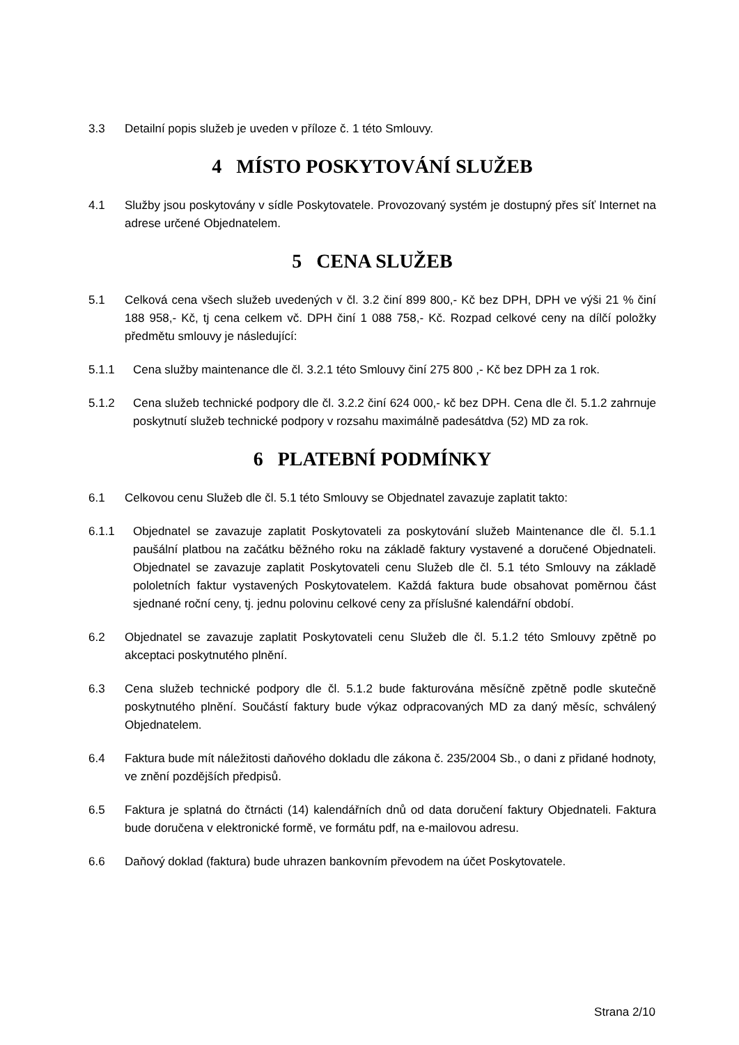3.3 Detailní popis služeb je uveden v příloze č. 1 této Smlouvy.
4 MÍSTO POSKYTOVÁNÍ SLUŽEB
4.1 Služby jsou poskytovány v sídle Poskytovatele. Provozovaný systém je dostupný přes síť Internet na adrese určené Objednatelem.
5 CENA SLUŽEB
5.1 Celková cena všech služeb uvedených v čl. 3.2 činí 899 800,- Kč bez DPH, DPH ve výši 21 % činí 188 958,- Kč, tj cena celkem vč. DPH činí 1 088 758,- Kč. Rozpad celkové ceny na dílčí položky předmětu smlouvy je následující:
5.1.1 Cena služby maintenance dle čl. 3.2.1 této Smlouvy činí 275 800 ,- Kč bez DPH za 1 rok.
5.1.2 Cena služeb technické podpory dle čl. 3.2.2 činí 624 000,- kč bez DPH. Cena dle čl. 5.1.2 zahrnuje poskytnutí služeb technické podpory v rozsahu maximálně padesátdva (52) MD za rok.
6 PLATEBNÍ PODMÍNKY
6.1 Celkovou cenu Služeb dle čl. 5.1 této Smlouvy se Objednatel zavazuje zaplatit takto:
6.1.1 Objednatel se zavazuje zaplatit Poskytovateli za poskytování služeb Maintenance dle čl. 5.1.1 paušální platbou na začátku běžného roku na základě faktury vystavené a doručené Objednateli. Objednatel se zavazuje zaplatit Poskytovateli cenu Služeb dle čl. 5.1 této Smlouvy na základě pololetních faktur vystavených Poskytovatelem. Každá faktura bude obsahovat poměrnou část sjednané roční ceny, tj. jednu polovinu celkové ceny za příslušné kalendářní období.
6.2 Objednatel se zavazuje zaplatit Poskytovateli cenu Služeb dle čl. 5.1.2 této Smlouvy zpětně po akceptaci poskytnutého plnění.
6.3 Cena služeb technické podpory dle čl. 5.1.2 bude fakturována měsíčně zpětně podle skutečně poskytnutého plnění. Součástí faktury bude výkaz odpracovaných MD za daný měsíc, schválený Objednatelem.
6.4 Faktura bude mít náležitosti daňového dokladu dle zákona č. 235/2004 Sb., o dani z přidané hodnoty, ve znění pozdějších předpisů.
6.5 Faktura je splatná do čtrnácti (14) kalendářních dnů od data doručení faktury Objednateli. Faktura bude doručena v elektronické formě, ve formátu pdf, na e-mailovou adresu.
6.6 Daňový doklad (faktura) bude uhrazen bankovním převodem na účet Poskytovatele.
Strana 2/10